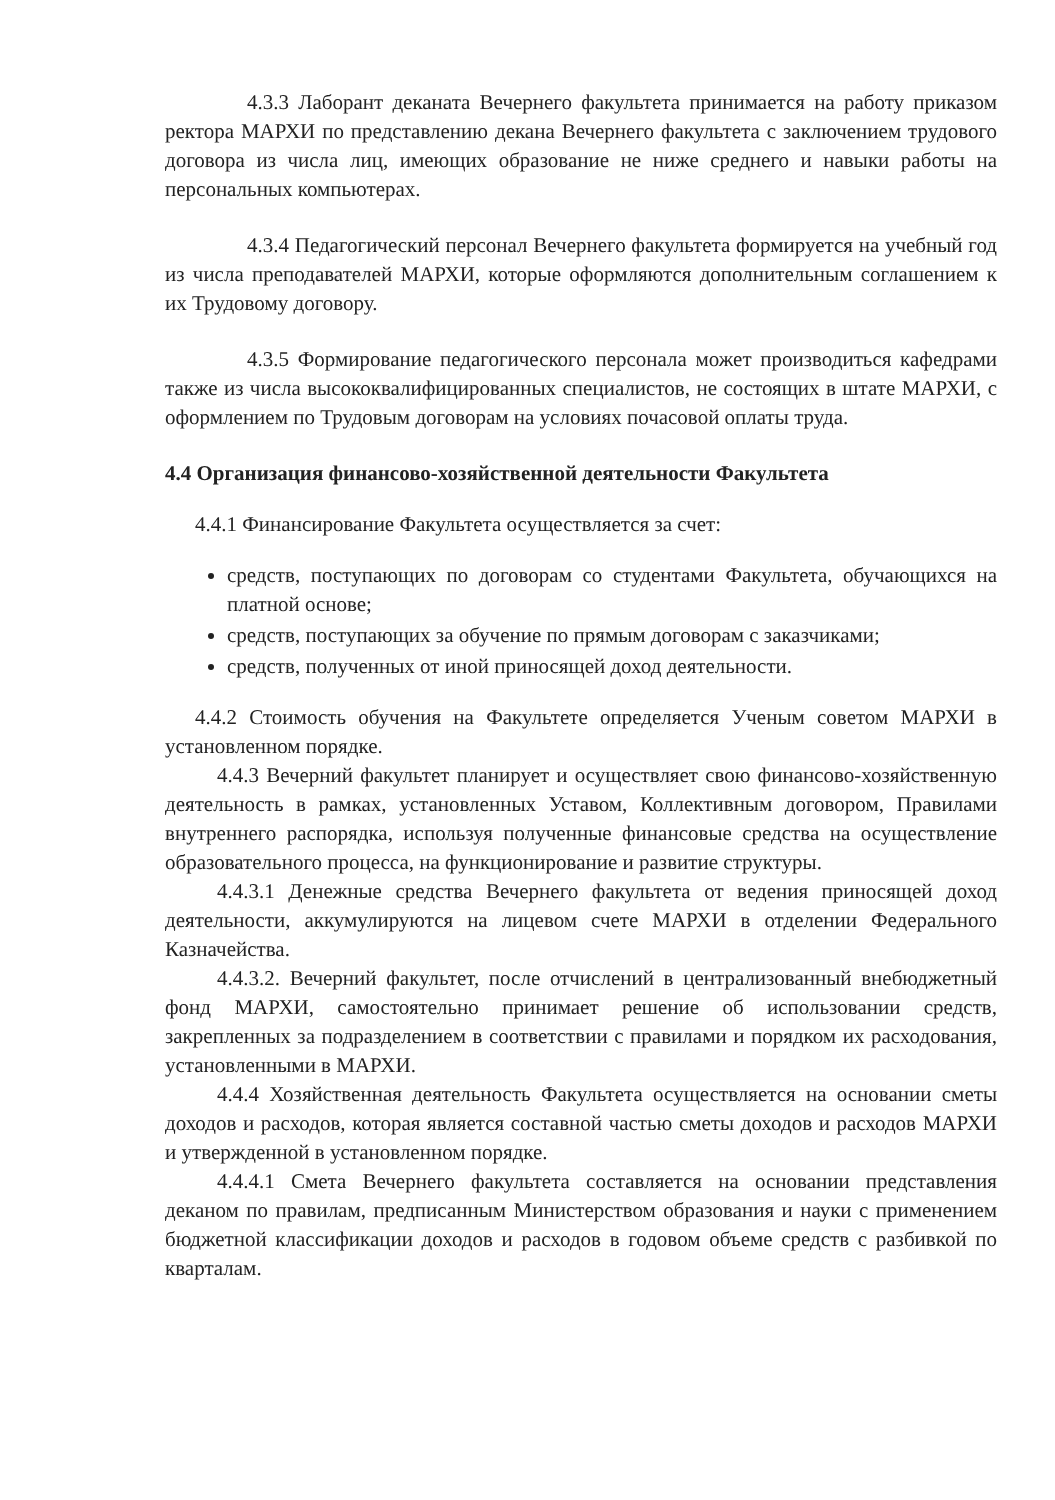4.3.3 Лаборант деканата Вечернего факультета принимается на работу приказом ректора МАРХИ по представлению декана Вечернего факультета с заключением трудового договора из числа лиц, имеющих образование не ниже среднего и навыки работы на персональных компьютерах.
4.3.4 Педагогический персонал Вечернего факультета формируется на учебный год из числа преподавателей МАРХИ, которые оформляются дополнительным соглашением к их Трудовому договору.
4.3.5 Формирование педагогического персонала может производиться кафедрами также из числа высококвалифицированных специалистов, не состоящих в штате МАРХИ, с оформлением по Трудовым договорам на условиях почасовой оплаты труда.
4.4 Организация финансово-хозяйственной деятельности Факультета
4.4.1 Финансирование Факультета осуществляется за счет:
средств, поступающих по договорам со студентами Факультета, обучающихся на платной основе;
средств, поступающих за обучение по прямым договорам с заказчиками;
средств, полученных от иной приносящей доход деятельности.
4.4.2 Стоимость обучения на Факультете определяется Ученым советом МАРХИ в установленном порядке.
4.4.3 Вечерний факультет планирует и осуществляет свою финансово-хозяйственную деятельность в рамках, установленных Уставом, Коллективным договором, Правилами внутреннего распорядка, используя полученные финансовые средства на осуществление образовательного процесса, на функционирование и развитие структуры.
4.4.3.1 Денежные средства Вечернего факультета от ведения приносящей доход деятельности, аккумулируются на лицевом счете МАРХИ в отделении Федерального Казначейства.
4.4.3.2. Вечерний факультет, после отчислений в централизованный внебюджетный фонд МАРХИ, самостоятельно принимает решение об использовании средств, закрепленных за подразделением в соответствии с правилами и порядком их расходования, установленными в МАРХИ.
4.4.4 Хозяйственная деятельность Факультета осуществляется на основании сметы доходов и расходов, которая является составной частью сметы доходов и расходов МАРХИ и утвержденной в установленном порядке.
4.4.4.1 Смета Вечернего факультета составляется на основании представления деканом по правилам, предписанным Министерством образования и науки с применением бюджетной классификации доходов и расходов в годовом объеме средств с разбивкой по кварталам.